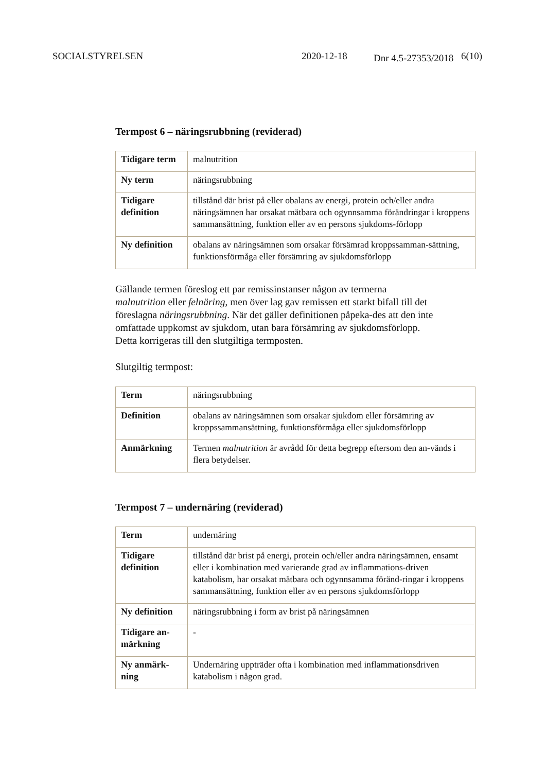SOCIALSTYRELSEN 2020-12-18 Dnr 4.5-27353/2018 6(10)
Termpost 6 – näringsrubbning (reviderad)
| Tidigare term | malnutrition |
| Ny term | näringsrubbning |
| Tidigare definition | tillstånd där brist på eller obalans av energi, protein och/eller andra näringsämnen har orsakat mätbara och ogynnsamma förändringar i kroppens sammansättning, funktion eller av en persons sjukdoms-förlopp |
| Ny definition | obalans av näringsämnen som orsakar försämrad kroppssamman-sättning, funktionsförmåga eller försämring av sjukdomsförlopp |
Gällande termen föreslog ett par remissinstanser någon av termerna malnutrition eller felnäring, men över lag gav remissen ett starkt bifall till det föreslagna näringsrubbning. När det gäller definitionen påpeka-des att den inte omfattade uppkomst av sjukdom, utan bara försämring av sjukdomsförlopp. Detta korrigeras till den slutgiltiga termposten.
Slutgiltig termpost:
| Term | näringsrubbning |
| Definition | obalans av näringsämnen som orsakar sjukdom eller försämring av kroppssammansättning, funktionsförmåga eller sjukdomsförlopp |
| Anmärkning | Termen malnutrition är avrådd för detta begrepp eftersom den an-vänds i flera betydelser. |
Termpost 7 – undernäring (reviderad)
| Term | undernäring |
| Tidigare definition | tillstånd där brist på energi, protein och/eller andra näringsämnen, ensamt eller i kombination med varierande grad av inflammations-driven katabolism, har orsakat mätbara och ogynnsamma föränd-ringar i kroppens sammansättning, funktion eller av en persons sjukdomsförlopp |
| Ny definition | näringsrubbning i form av brist på näringsämnen |
| Tidigare an-märkning | - |
| Ny anmärk-ning | Undernäring uppträder ofta i kombination med inflammationsdriven katabolism i någon grad. |